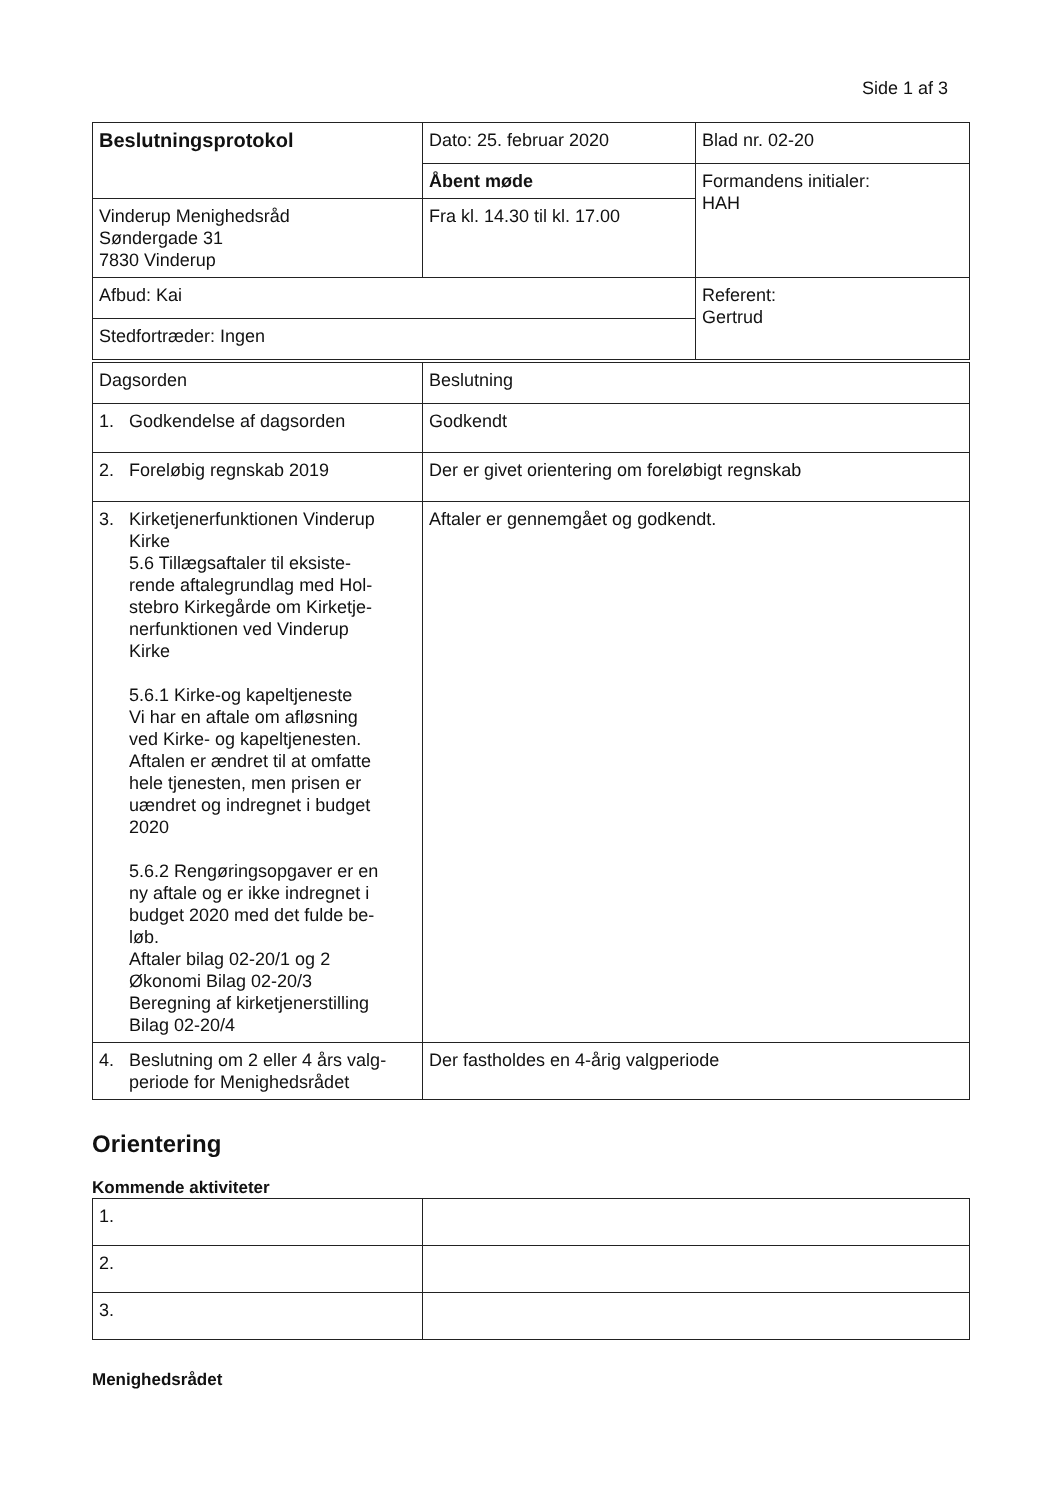Side 1 af 3
| Beslutningsprotokol | Dato: 25. februar 2020 | Blad nr. 02-20 |
| | Åbent møde | Formandens initialer: HAH |
| Vinderup Menighedsråd Søndergade 31 7830 Vinderup | Fra kl. 14.30 til kl. 17.00 | |
| Afbud: Kai | | Referent: Gertrud |
| Stedfortræder: Ingen | | |
| Dagsorden | Beslutning |
| --- | --- |
| 1. Godkendelse af dagsorden | Godkendt |
| 2. Foreløbig regnskab 2019 | Der er givet orientering om foreløbigt regnskab |
| 3. Kirketjenerfunktionen Vinderup Kirke 5.6 Tillægsaftaler til eksiste- rende aftalegrundlag med Hol- stebro Kirkegårde om Kirketje- nerfunktionen ved Vinderup Kirke 5.6.1 Kirke-og kapeltjeneste Vi har en aftale om afløsning ved Kirke- og kapeltjenesten. Aftalen er ændret til at omfatte hele tjenesten, men prisen er uændret og indregnet i budget 2020 5.6.2 Rengøringsopgaver er en ny aftale og er ikke indregnet i budget 2020 med det fulde be- løb. Aftaler bilag 02-20/1 og 2 Økonomi Bilag 02-20/3 Beregning af kirketjenerstilling Bilag 02-20/4 | Aftaler er gennemgået og godkendt. |
| 4. Beslutning om 2 eller 4 års valg- periode for Menighedsrådet | Der fastholdes en 4-årig valgperiode |
Orientering
Kommende aktiviteter
| 1. | |
| 2. | |
| 3. | |
Menighedsrådet